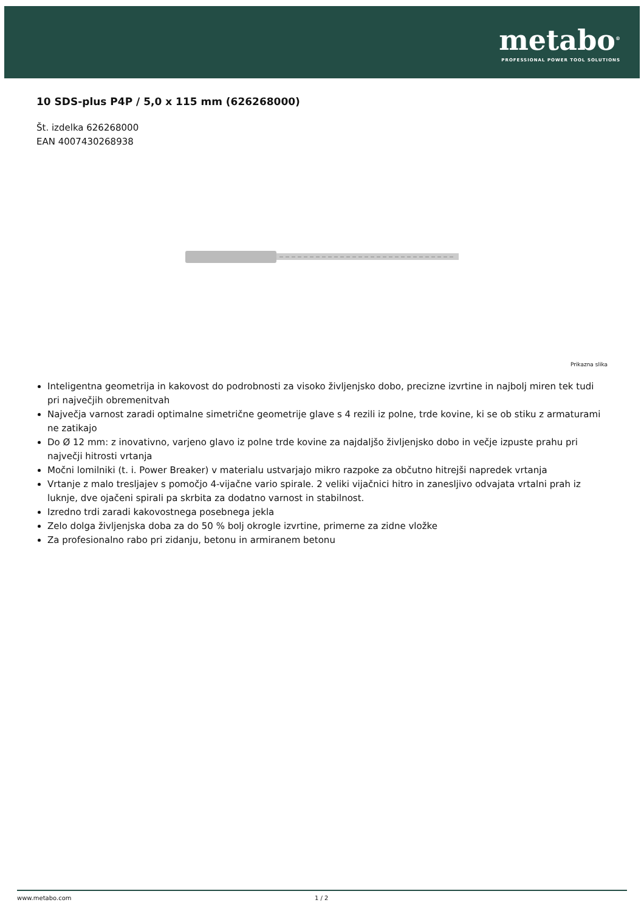metabo<sup>®</sup>
PROFESSIONAL POWER TOOL SOLUTIONS
10 SDS-plus P4P / 5,0 x 115 mm (626268000)
Št. izdelka 626268000
EAN 4007430268938
Prikazna slika
Inteligentna geometrija in kakovost do podrobnosti za visoko življenjsko dobo, precizne izvrtine in najbolj miren tek tudi pri največjih obremenitvah
Največja varnost zaradi optimalne simetrične geometrije glave s 4 rezili iz polne, trde kovine, ki se ob stiku z armaturami ne zatikajo
Do Ø 12 mm: z inovativno, varjeno glavo iz polne trde kovine za najdaljšo življenjsko dobo in večje izpuste prahu pri največji hitrosti vrtanja
Močni lomilniki (t. i. Power Breaker) v materialu ustvarjajo mikro razpoke za občutno hitrejši napredek vrtanja
Vrtanje z malo tresljajev s pomočjo 4-vijačne vario spirale. 2 veliki vijačnici hitro in zanesljivo odvajata vrtalni prah iz luknje, dve ojačeni spirali pa skrbita za dodatno varnost in stabilnost.
Izredno trdi zaradi kakovostnega posebnega jekla
Zelo dolga življenjska doba za do 50 % bolj okrogle izvrtine, primerne za zidne vložke
Za profesionalno rabo pri zidanju, betonu in armiranem betonu
www.metabo.com 1 / 2